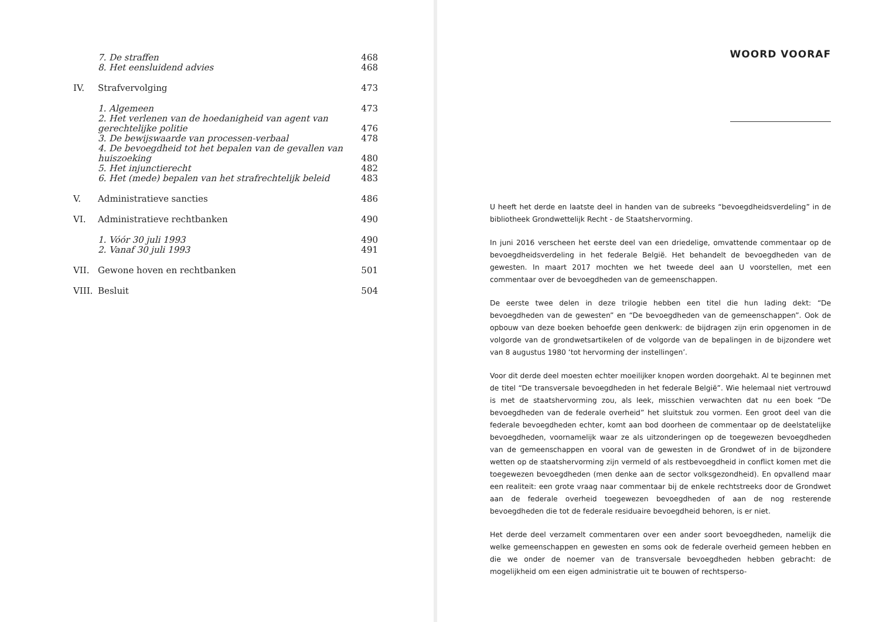7. De straffen 468
8. Het eensluidend advies 468
IV. Strafvervolging 473
1. Algemeen 473
2. Het verlenen van de hoedanigheid van agent van gerechtelijke politie 476
3. De bewijswaarde van processen-verbaal 478
4. De bevoegdheid tot het bepalen van de gevallen van huiszoeking 480
5. Het injunctierecht 482
6. Het (mede) bepalen van het strafrechtelijk beleid 483
V. Administratieve sancties 486
VI. Administratieve rechtbanken 490
1. Vóór 30 juli 1993 490
2. Vanaf 30 juli 1993 491
VII. Gewone hoven en rechtbanken 501
VIII. Besluit 504
WOORD VOORAF
U heeft het derde en laatste deel in handen van de subreeks “bevoegdheidsverdeling” in de bibliotheek Grondwettelijk Recht - de Staatshervorming.
In juni 2016 verscheen het eerste deel van een driedelige, omvattende commentaar op de bevoegdheidsverdeling in het federale België. Het behandelt de bevoegdheden van de gewesten. In maart 2017 mochten we het tweede deel aan U voorstellen, met een commentaar over de bevoegdheden van de gemeenschappen.
De eerste twee delen in deze trilogie hebben een titel die hun lading dekt: “De bevoegdheden van de gewesten” en “De bevoegdheden van de gemeenschappen”. Ook de opbouw van deze boeken behoefde geen denkwerk: de bijdragen zijn erin opgenomen in de volgorde van de grondwetsartikelen of de volgorde van de bepalingen in de bijzondere wet van 8 augustus 1980 ‘tot hervorming der instellingen’.
Voor dit derde deel moesten echter moeilijker knopen worden doorgehakt. Al te beginnen met de titel “De transversale bevoegdheden in het federale België”. Wie helemaal niet vertrouwd is met de staatshervorming zou, als leek, misschien verwachten dat nu een boek “De bevoegdheden van de federale overheid” het sluitstuk zou vormen. Een groot deel van die federale bevoegdheden echter, komt aan bod doorheen de commentaar op de deelstatelijke bevoegdheden, voornamelijk waar ze als uitzonderingen op de toegewezen bevoegdheden van de gemeenschappen en vooral van de gewesten in de Grondwet of in de bijzondere wetten op de staatshervorming zijn vermeld of als restbevoegdheid in conflict komen met die toegewezen bevoegdheden (men denke aan de sector volksgezondheid). En opvallend maar een realiteit: een grote vraag naar commentaar bij de enkele rechtstreeks door de Grondwet aan de federale overheid toegewezen bevoegdheden of aan de nog resterende bevoegdheden die tot de federale residuaire bevoegdheid behoren, is er niet.
Het derde deel verzamelt commentaren over een ander soort bevoegdheden, namelijk die welke gemeenschappen en gewesten en soms ook de federale overheid gemeen hebben en die we onder de noemer van de transversale bevoegdheden hebben gebracht: de mogelijkheid om een eigen administratie uit te bouwen of rechtsperso-